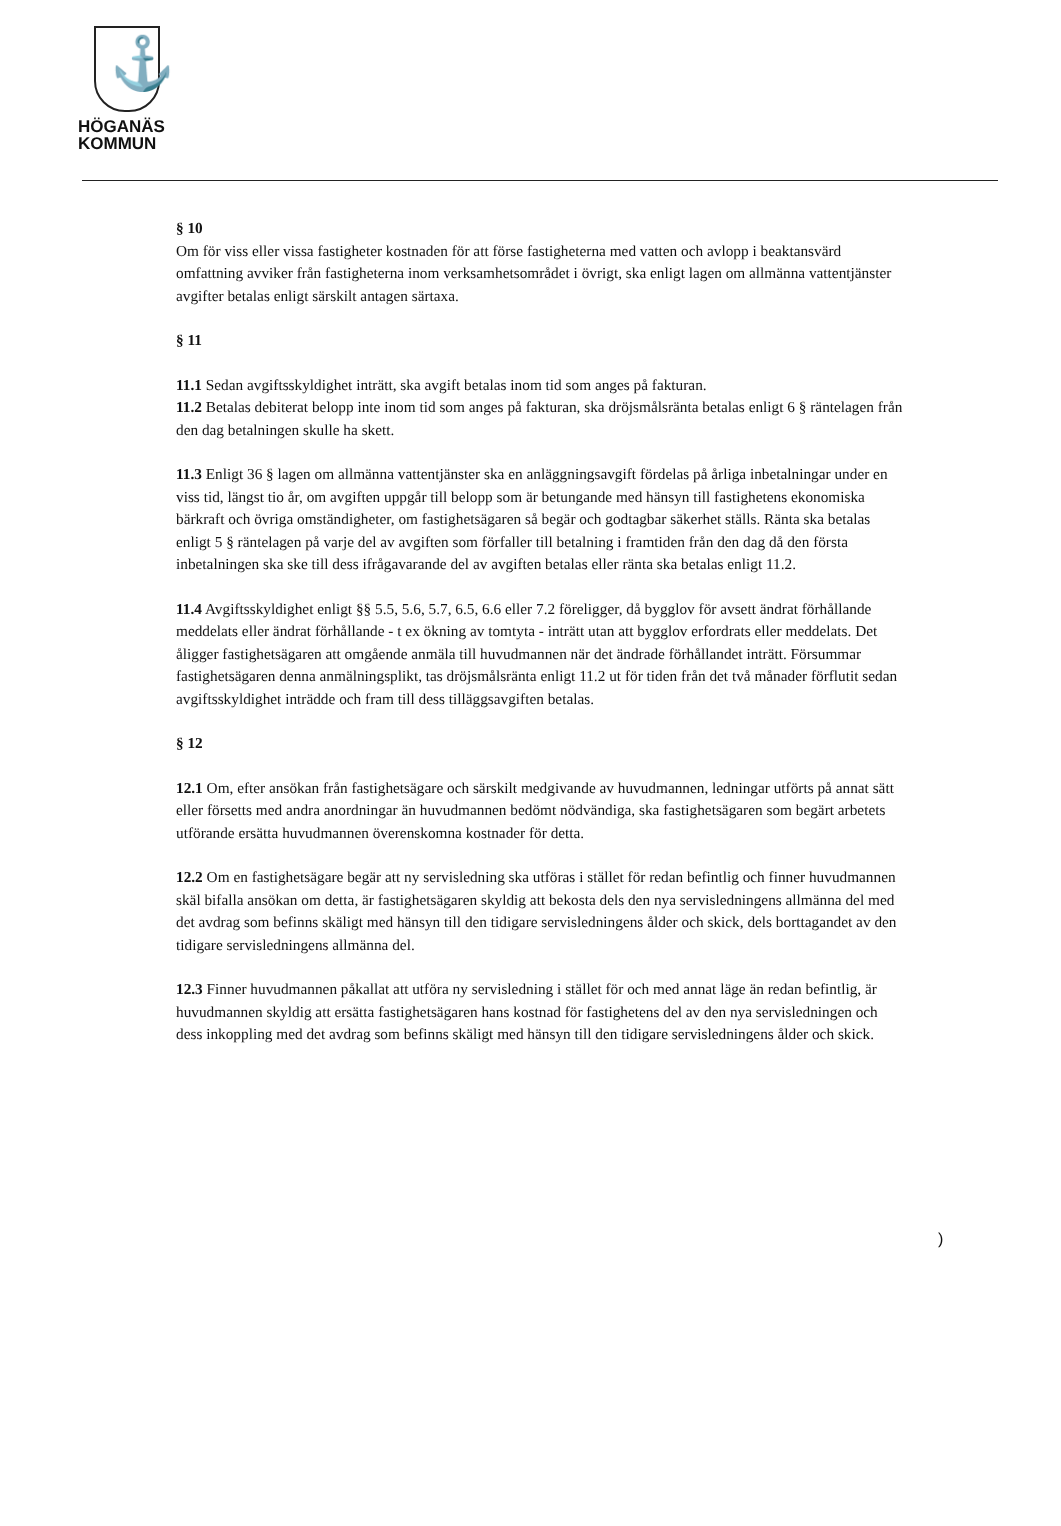⚓
HÖGANÄS
KOMMUN
§ 10
Om för viss eller vissa fastigheter kostnaden för att förse fastigheterna med vatten och avlopp i beaktansvärd omfattning avviker från fastigheterna inom verksamhetsområdet i övrigt, ska enligt lagen om allmänna vattentjänster avgifter betalas enligt särskilt antagen särtaxa.
§ 11
11.1 Sedan avgiftsskyldighet inträtt, ska avgift betalas inom tid som anges på fakturan.
11.2 Betalas debiterat belopp inte inom tid som anges på fakturan, ska dröjsmålsränta betalas enligt 6 § räntelagen från den dag betalningen skulle ha skett.
11.3 Enligt 36 § lagen om allmänna vattentjänster ska en anläggningsavgift fördelas på årliga inbetalningar under en viss tid, längst tio år, om avgiften uppgår till belopp som är betungande med hänsyn till fastighetens ekonomiska bärkraft och övriga omständigheter, om fastighetsägaren så begär och godtagbar säkerhet ställs. Ränta ska betalas enligt 5 § räntelagen på varje del av avgiften som förfaller till betalning i framtiden från den dag då den första inbetalningen ska ske till dess ifrågavarande del av avgiften betalas eller ränta ska betalas enligt 11.2.
11.4 Avgiftsskyldighet enligt §§ 5.5, 5.6, 5.7, 6.5, 6.6 eller 7.2 föreligger, då bygglov för avsett ändrat förhållande meddelats eller ändrat förhållande - t ex ökning av tomtyta - inträtt utan att bygglov erfordrats eller meddelats. Det åligger fastighetsägaren att omgående anmäla till huvudmannen när det ändrade förhållandet inträtt. Försummar fastighetsägaren denna anmälningsplikt, tas dröjsmålsränta enligt 11.2 ut för tiden från det två månader förflutit sedan avgiftsskyldighet inträdde och fram till dess tilläggsavgiften betalas.
§ 12
12.1 Om, efter ansökan från fastighetsägare och särskilt medgivande av huvudmannen, ledningar utförts på annat sätt eller försetts med andra anordningar än huvudmannen bedömt nödvändiga, ska fastighetsägaren som begärt arbetets utförande ersätta huvudmannen överenskomna kostnader för detta.
12.2 Om en fastighetsägare begär att ny servisledning ska utföras i stället för redan befintlig och finner huvudmannen skäl bifalla ansökan om detta, är fastighetsägaren skyldig att bekosta dels den nya servisledningens allmänna del med det avdrag som befinns skäligt med hänsyn till den tidigare servisledningens ålder och skick, dels borttagandet av den tidigare servisledningens allmänna del.
12.3 Finner huvudmannen påkallat att utföra ny servisledning i stället för och med annat läge än redan befintlig, är huvudmannen skyldig att ersätta fastighetsägaren hans kostnad för fastighetens del av den nya servisledningen och dess inkoppling med det avdrag som befinns skäligt med hänsyn till den tidigare servisledningens ålder och skick.
)